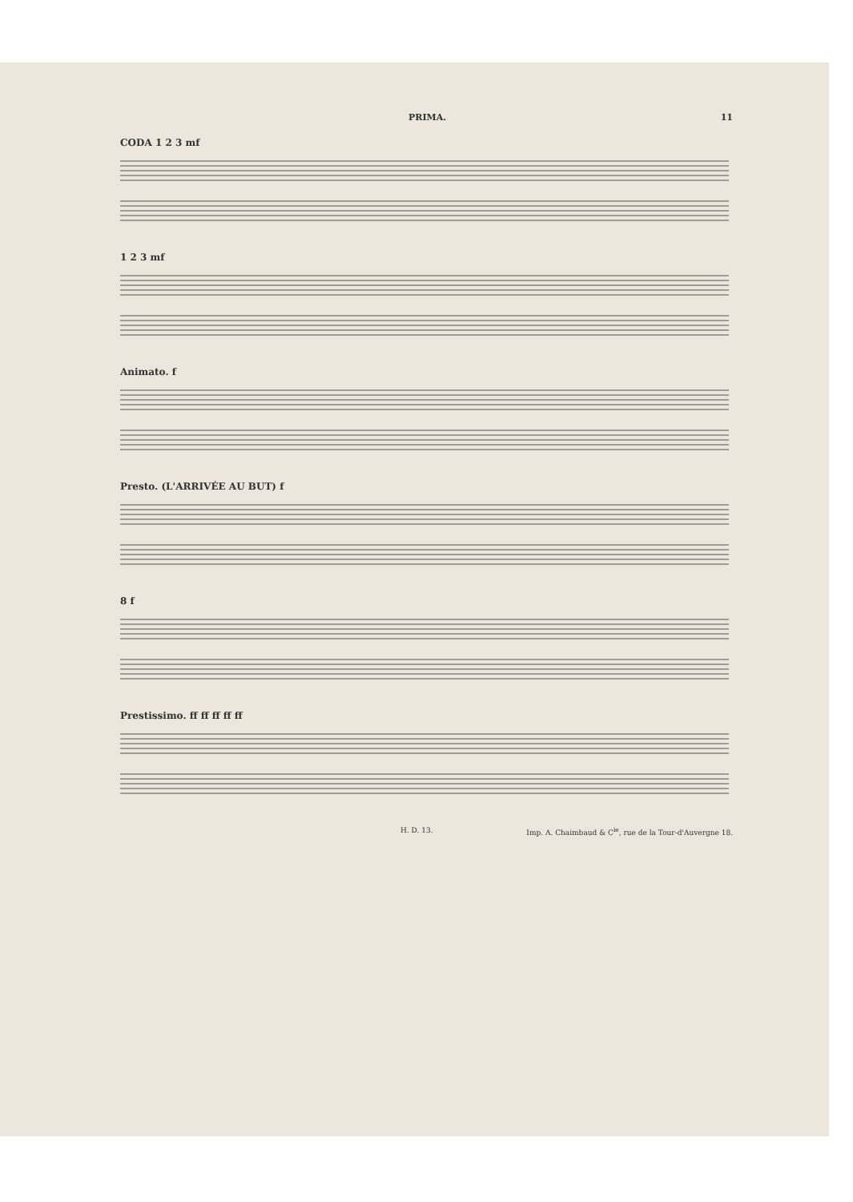PRIMA. 11
CODA 1 2 3 mf
1 2 3 mf
Animato. f
Presto. (L'ARRIVÉE AU BUT) f
8 f
Prestissimo. ff ff ff ff ff
H. D. 13. Imp. A. Chaimbaud & C<sup>ie</sup>, rue de la Tour-d'Auvergne 18.